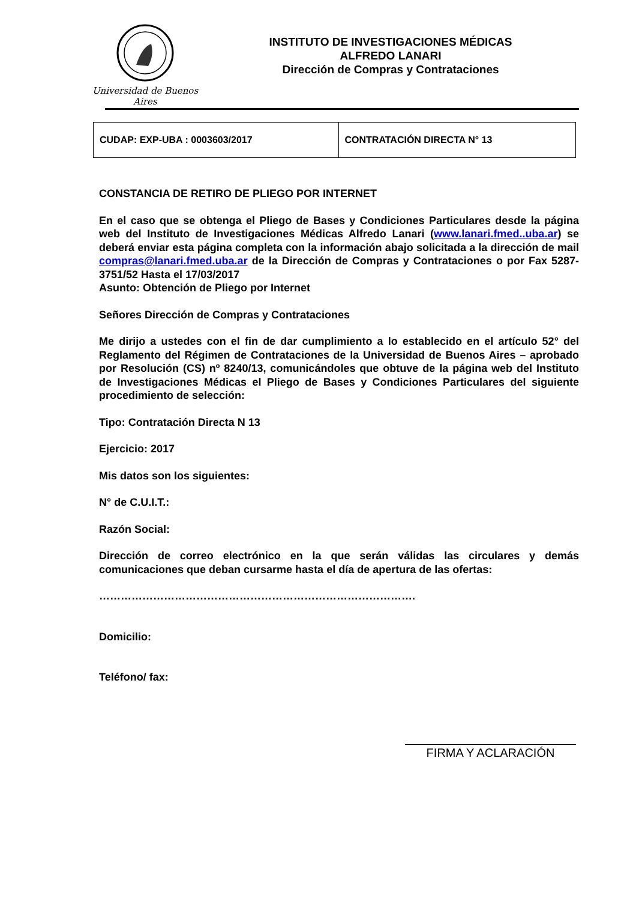Universidad de Buenos Aires
INSTITUTO DE INVESTIGACIONES MÉDICAS
ALFREDO LANARI
Dirección de Compras y Contrataciones
| CUDAP: EXP-UBA : 0003603/2017 | CONTRATACIÓN DIRECTA N° 13 |
CONSTANCIA DE RETIRO DE PLIEGO POR INTERNET
En el caso que se obtenga el Pliego de Bases y Condiciones Particulares desde la página web del Instituto de Investigaciones Médicas Alfredo Lanari (www.lanari.fmed..uba.ar) se deberá enviar esta página completa con la información abajo solicitada a la dirección de mail compras@lanari.fmed.uba.ar de la Dirección de Compras y Contrataciones o por Fax 5287-3751/52 Hasta el 17/03/2017
Asunto: Obtención de Pliego por Internet
Señores Dirección de Compras y Contrataciones
Me dirijo a ustedes con el fin de dar cumplimiento a lo establecido en el artículo 52° del Reglamento del Régimen de Contrataciones de la Universidad de Buenos Aires – aprobado por Resolución (CS) nº 8240/13, comunicándoles que obtuve de la página web del Instituto de Investigaciones Médicas el Pliego de Bases y Condiciones Particulares del siguiente procedimiento de selección:
Tipo: Contratación Directa N 13
Ejercicio: 2017
Mis datos son los siguientes:
N° de C.U.I.T.:
Razón Social:
Dirección de correo electrónico en la que serán válidas las circulares y demás comunicaciones que deban cursarme hasta el día de apertura de las ofertas:
…………………………………………………………………………….
Domicilio:
Teléfono/ fax:
FIRMA Y ACLARACIÓN